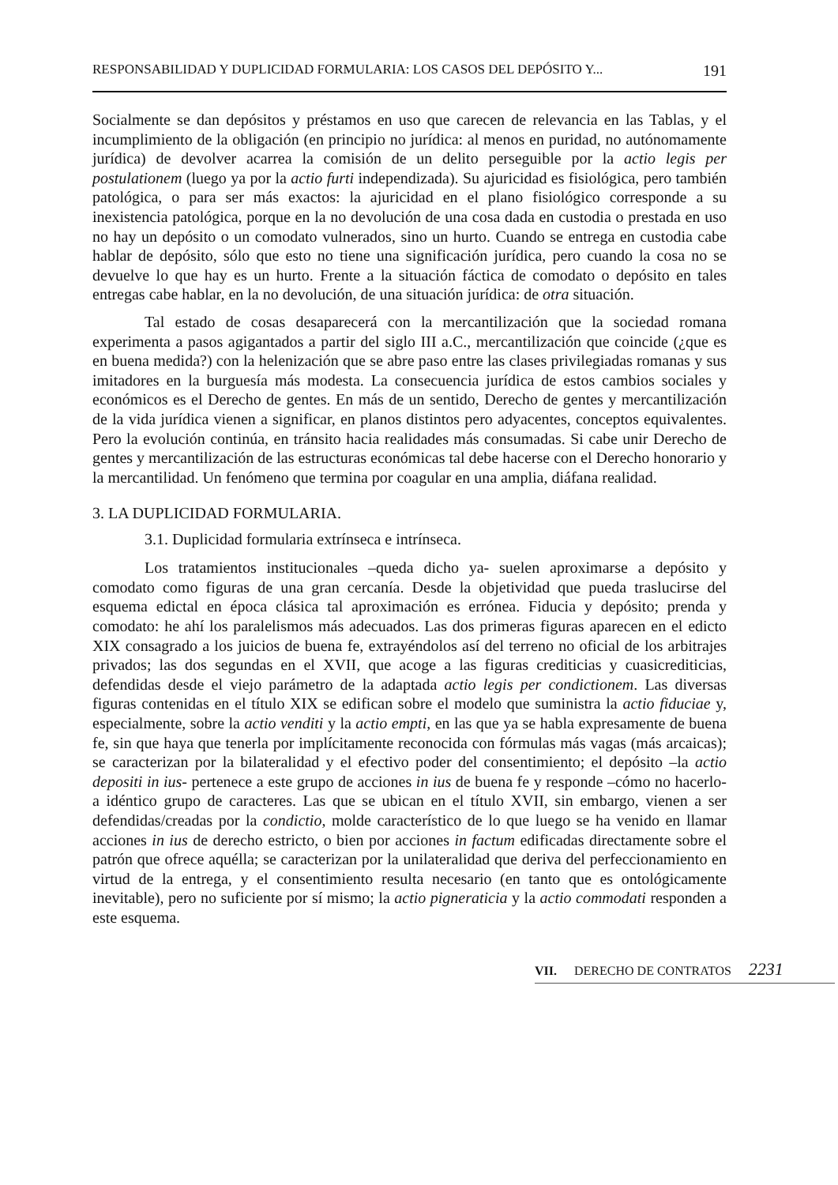RESPONSABILIDAD Y DUPLICIDAD FORMULARIA: LOS CASOS DEL DEPÓSITO Y... 191
Socialmente se dan depósitos y préstamos en uso que carecen de relevancia en las Tablas, y el incumplimiento de la obligación (en principio no jurídica: al menos en puridad, no autónomamente jurídica) de devolver acarrea la comisión de un delito perseguible por la actio legis per postulationem (luego ya por la actio furti indepen­dizada). Su ajuricidad es fisiológica, pero también patológica, o para ser más exac­tos: la ajuricidad en el plano fisiológico corresponde a su inexistencia patológica, porque en la no devolución de una cosa dada en custodia o prestada en uso no hay un depósito o un comodato vulnerados, sino un hurto. Cuando se entrega en custodia cabe hablar de depósito, sólo que esto no tiene una significación jurídica, pero cuan­do la cosa no se devuelve lo que hay es un hurto. Frente a la situación fáctica de comodato o depósito en tales entregas cabe hablar, en la no devolución, de una situa­ción jurídica: de otra situación.
Tal estado de cosas desaparecerá con la mercantilización que la sociedad romana experimenta a pasos agigantados a partir del siglo III a.C., mercantilización que coincide (¿que es en buena medida?) con la helenización que se abre paso entre las clases privilegiadas romanas y sus imitadores en la burguesía más modesta. La consecuencia jurídica de estos cambios sociales y económicos es el Derecho de gen­tes. En más de un sentido, Derecho de gentes y mercantilización de la vida jurídica vienen a significar, en planos distintos pero adyacentes, conceptos equivalentes. Pero la evolución continúa, en tránsito hacia realidades más consumadas. Si cabe unir Derecho de gentes y mercantilización de las estructuras económicas tal debe hacerse con el Derecho honorario y la mercantilidad. Un fenómeno que termina por coagu­lar en una amplia, diáfana realidad.
3. LA DUPLICIDAD FORMULARIA.
3.1. Duplicidad formularia extrínseca e intrínseca.
Los tratamientos institucionales –queda dicho ya- suelen aproximarse a depó­sito y comodato como figuras de una gran cercanía. Desde la objetividad que pueda traslucirse del esquema edictal en época clásica tal aproximación es errónea. Fiducia y depósito; prenda y comodato: he ahí los paralelismos más adecuados. Las dos pri­meras figuras aparecen en el edicto XIX consagrado a los juicios de buena fe, extra­yéndolos así del terreno no oficial de los arbitrajes privados; las dos segundas en el XVII, que acoge a las figuras crediticias y cuasicrediticias, defendidas desde el viejo parámetro de la adaptada actio legis per condictionem. Las diversas figuras conteni­das en el título XIX se edifican sobre el modelo que suministra la actio fiduciae y, especialmente, sobre la actio venditi y la actio empti, en las que ya se habla expre­samente de buena fe, sin que haya que tenerla por implícitamente reconocida con fór­mulas más vagas (más arcaicas); se caracterizan por la bilateralidad y el efectivo poder del consentimiento; el depósito –la actio depositi in ius- pertenece a este grupo de acciones in ius de buena fe y responde –cómo no hacerlo- a idéntico grupo de caracteres. Las que se ubican en el título XVII, sin embargo, vienen a ser defendi­das/creadas por la condictio, molde característico de lo que luego se ha venido en lla­mar acciones in ius de derecho estricto, o bien por acciones in factum edificadas directamente sobre el patrón que ofrece aquélla; se caracterizan por la unilateralidad que deriva del perfeccionamiento en virtud de la entrega, y el consentimiento resul­ta necesario (en tanto que es ontológicamente inevitable), pero no suficiente por sí mismo; la actio pigneraticia y la actio commodati responden a este esquema.
VII. DERECHO DE CONTRATOS 2231